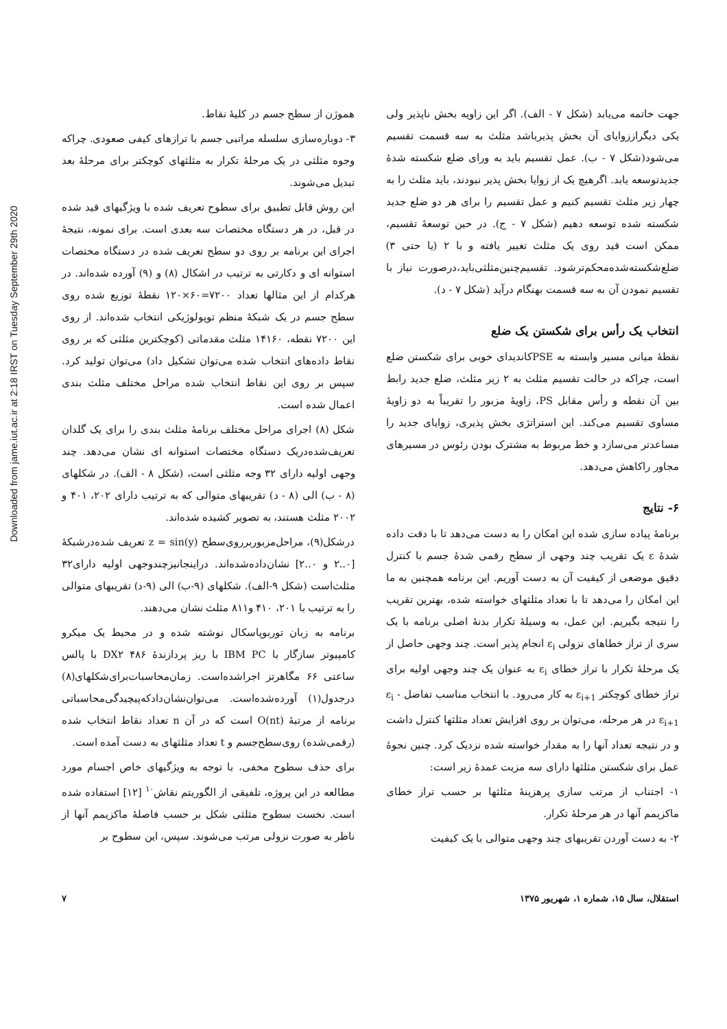Downloaded from jame.iut.ac.ir at 2:18 IRST on Tuesday September 29th 2020
جهت خاتمه می‌یابد (شکل ۷ - الف). اگر این زاویه بخش ناپذیر ولی یکی دیگراززوایای آن بخش پذیرباشد مثلث به سه قسمت تقسیم می‌شود(شکل ۷ - ب). عمل تقسیم باید به ورای ضلع شکسته شدهٔ جدیدتوسعه یابد. اگرهیچ یک از زوایا بخش پذیر نبودند، باید مثلث را به چهار زیر مثلث تقسیم کنیم و عمل تقسیم را برای هر دو ضلع جدید شکسته شده توسعه دهیم (شکل ۷ - ج). در حین توسعهٔ تقسیم، ممکن است قید روی یک مثلث تغییر یافته و با ۲ (یا حتی ۳) ضلع‌شکسته‌شده‌محکم‌ترشود. تقسیم‌چنین‌مثلثی‌باید،درصورت نیاز با تقسیم نمودن آن به سه قسمت بهنگام درآید (شکل ۷ - د).
انتخاب یک رأس برای شکستن یک ضلع
نقطهٔ میانی مسیر وابسته به PSEکاندیدای خوبی برای شکستن ضلع است، چراکه در حالت تقسیم مثلث به ۲ زیر مثلث، ضلع جدید رابط بین آن نقطه و رأس مقابل PS، زاویهٔ مزبور را تقریباً به دو زاویهٔ مساوی تقسیم می‌کند. این استراتژی بخش پذیری، زوایای جدید را مساعدتر می‌سازد و خط مربوط به مشترک بودن رئوس در مسیرهای مجاور راکاهش می‌دهد.
۶- نتایج
برنامهٔ پیاده سازی شده این امکان را به دست می‌دهد تا با دقت داده شدهٔ ε یک تقریب چند وجهی از سطح رقمی شدهٔ جسم با کنترل دقیق موضعی از کیفیت آن به دست آوریم. این برنامه همچنین به ما این امکان را می‌دهد تا با تعداد مثلثهای خواسته شده، بهترین تقریب را نتیجه بگیریم. این عمل، به وسیلهٔ تکرار بدنهٔ اصلی برنامه با یک سری از تراز خطاهای نزولی ε<sub>i</sub> انجام پذیر است. چند وجهی حاصل از یک مرحلهٔ تکرار با تراز خطای ε<sub>i</sub> به عنوان یک چند وجهی اولیه برای تراز خطای کوچکتر ε<sub>i+1</sub> به کار می‌رود. با انتخاب مناسب تفاضل ε<sub>i</sub> - ε<sub>i+1</sub> در هر مرحله، می‌توان بر روی افزایش تعداد مثلثها کنترل داشت و در نتیجه تعداد آنها را به مقدار خواسته شده نزدیک کرد. چنین نحوهٔ عمل برای شکستن مثلثها دارای سه مزیت عمدهٔ زیر است:
۱- اجتناب از مرتب سازی پرهزینهٔ مثلثها بر حسب تراز خطای ماکزیمم آنها در هر مرحلهٔ تکرار.
۲- به دست آوردن تقریبهای چند وجهی متوالی با یک کیفیت
هموژن از سطح جسم در کلیهٔ نقاط.
۳- دوباره‌سازی سلسله مراتبی جسم با ترازهای کیفی صعودی. چراکه وجوه مثلثی در یک مرحلهٔ تکرار به مثلثهای کوچکتر برای مرحلهٔ بعد تبدیل می‌شوند.
این روش قابل تطبیق برای سطوح تعریف شده با ویژگیهای قید شده در قبل، در هر دستگاه مختصات سه بعدی است. برای نمونه، نتیجهٔ اجرای این برنامه بر روی دو سطح تعریف شده در دستگاه مختصات استوانه ای و دکارتی به ترتیب در اشکال (۸) و (۹) آورده شده‌اند. در هرکدام از این مثالها تعداد ۷۲۰۰=۶۰×۱۲۰ نقطهٔ توزیع شده روی سطح جسم در یک شبکهٔ منظم توپولوژیکی انتخاب شده‌اند. از روی این ۷۲۰۰ نقطه، ۱۴۱۶۰ مثلث مقدماتی (کوچکترین مثلثی که بر روی نقاط داده‌های انتخاب شده می‌توان تشکیل داد) می‌توان تولید کرد. سپس بر روی این نقاط انتخاب شده مراحل مختلف مثلث بندی اعمال شده است.
شکل (۸) اجرای مراحل مختلف برنامهٔ مثلث بندی را برای یک گلدان تعریف‌شده‌دریک دستگاه مختصات استوانه ای نشان می‌دهد. چند وجهی اولیه دارای ۳۲ وجه مثلثی است، (شکل ۸ - الف). در شکلهای (۸ - ب) الی (۸ - د) تقریبهای متوالی که به ترتیب دارای ۲۰۲، ۴۰۱ و ۲۰۰۲ مثلث هستند، به تصویر کشیده شده‌اند.
درشکل(۹)، مراحل‌مزبوربرروی‌سطح z = sin(y) تعریف شده‌درشبکهٔ [۰..۲ و ۰..۲] نشان‌داده‌شده‌اند. دراینجانیزچندوجهی اولیه دارای۳۲ مثلث‌است (شکل ۹-الف). شکلهای (۹-ب) الی (۹-د) تقریبهای متوالی را به ترتیب با ۲۰۱، ۴۱۰ و۸۱۱ مثلث نشان می‌دهند.
برنامه به زبان توربوپاسکال نوشته شده و در محیط یک میکرو کامپیوتر سازگار با IBM PC با ریز پردازندهٔ DX۲ ۴۸۶ با پالس ساعتی ۶۶ مگاهرتز اجراشده‌است. زمان‌محاسبات‌برای‌شکلهای(۸) درجدول(۱) آورده‌شده‌است. می‌توان‌نشان‌دادکه‌پیچیدگی‌محاسباتی برنامه از مرتبهٔ O(nt) است که در آن n تعداد نقاط انتخاب شده (رقمی‌شده) روی‌سطح‌جسم و t تعداد مثلثهای به دست آمده است.
برای حذف سطوح مخفی، با توجه به ویژگیهای خاص اجسام مورد مطالعه در این پروژه، تلفیقی از الگوریتم نقاش<sup>۱۰</sup> [۱۲] استفاده شده است. نخست سطوح مثلثی شکل بر حسب فاصلهٔ ماکزیمم آنها از ناظر به صورت نزولی مرتب می‌شوند. سپس، این سطوح بر
استقلال، سال ۱۵، شماره ۱، شهریور ۱۳۷۵ ۷